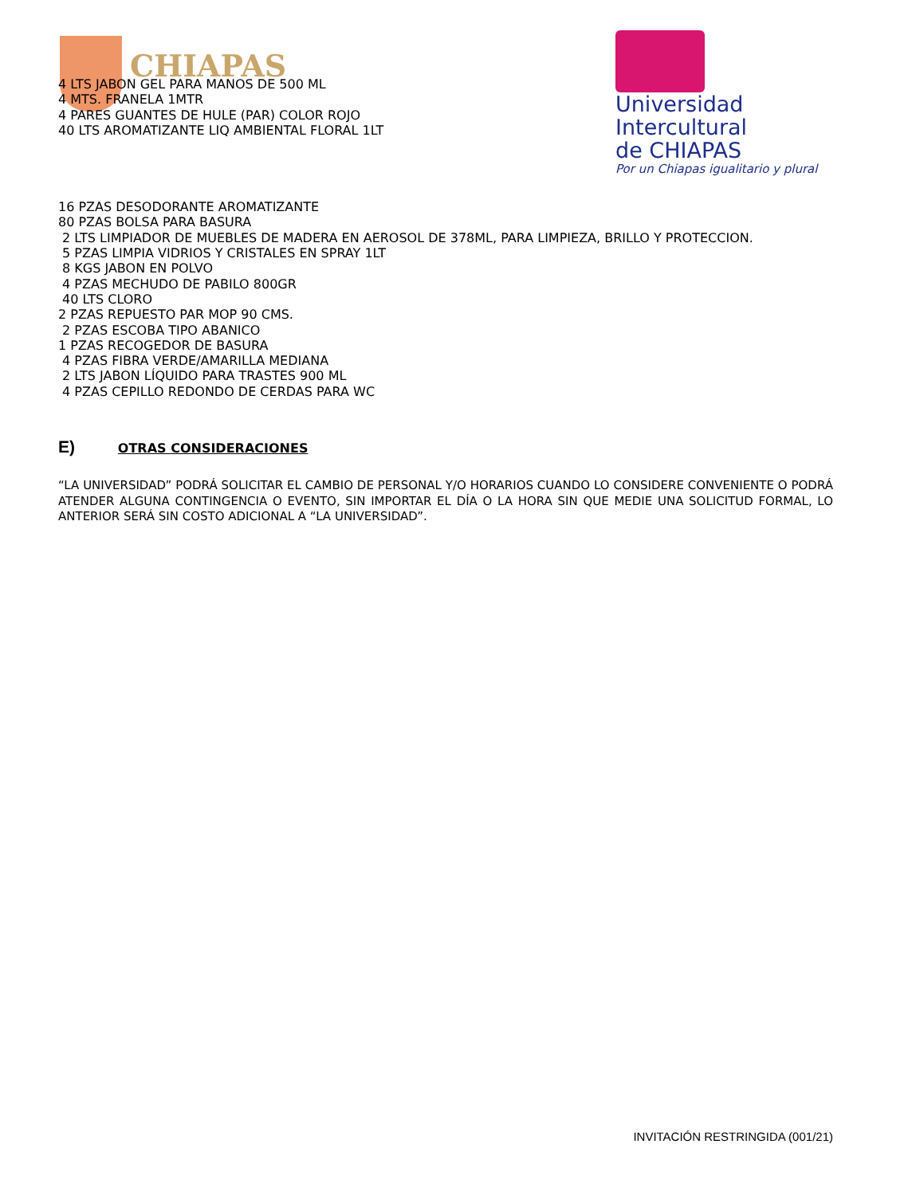CHIAPAS
Universidad
Intercultural
de CHIAPAS
Por un Chiapas igualitario y plural
4 LTS JABON GEL PARA MANOS DE 500 ML
4 MTS. FRANELA 1MTR
4 PARES GUANTES DE HULE (PAR) COLOR ROJO
40 LTS AROMATIZANTE LIQ AMBIENTAL FLORAL 1LT
16 PZAS DESODORANTE AROMATIZANTE
80 PZAS BOLSA PARA BASURA
2 LTS LIMPIADOR DE MUEBLES DE MADERA EN AEROSOL DE 378ML, PARA LIMPIEZA, BRILLO Y PROTECCION.
5 PZAS LIMPIA VIDRIOS Y CRISTALES EN SPRAY 1LT
8 KGS JABON EN POLVO
4 PZAS MECHUDO DE PABILO 800GR
40 LTS CLORO
2 PZAS REPUESTO PAR MOP 90 CMS.
2 PZAS ESCOBA TIPO ABANICO
1 PZAS RECOGEDOR DE BASURA
4 PZAS FIBRA VERDE/AMARILLA MEDIANA
2 LTS JABON LÍQUIDO PARA TRASTES 900 ML
4 PZAS CEPILLO REDONDO DE CERDAS PARA WC
E) OTRAS CONSIDERACIONES
“LA UNIVERSIDAD” PODRÁ SOLICITAR EL CAMBIO DE PERSONAL Y/O HORARIOS CUANDO LO CONSIDERE CONVENIENTE O PODRÁ ATENDER ALGUNA CONTINGENCIA O EVENTO, SIN IMPORTAR EL DÍA O LA HORA SIN QUE MEDIE UNA SOLICITUD FORMAL, LO ANTERIOR SERÁ SIN COSTO ADICIONAL A “LA UNIVERSIDAD”.
INVITACIÓN RESTRINGIDA (001/21)